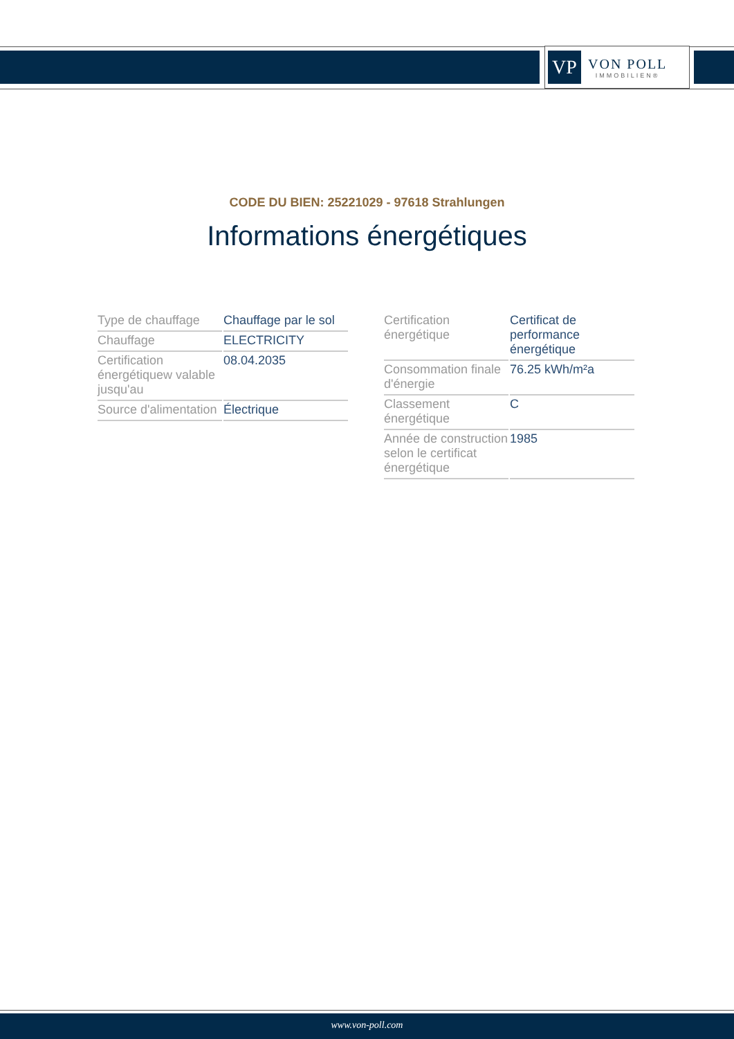VP
VON POLL
IMMOBILIEN®
CODE DU BIEN: 25221029 - 97618 Strahlungen
Informations énergétiques
| Type de chauffage | Chauffage par le sol |
| Chauffage | ELECTRICITY |
| Certification énergétiquew valable jusqu'au | 08.04.2035 |
| Source d'alimentation | Électrique |
| Certification énergétique | Certificat de performance énergétique |
| Consommation finale d'énergie | 76.25 kWh/m²a |
| Classement énergétique | C |
| Année de construction selon le certificat énergétique | 1985 |
www.von-poll.com